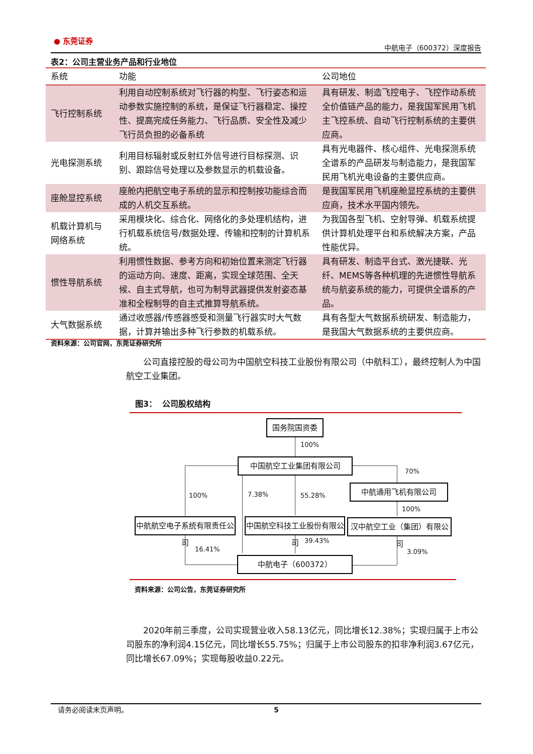● 东莞证券
中航电子（600372）深度报告
表2：公司主营业务产品和行业地位
| 系统 | 功能 | 公司地位 |
| --- | --- | --- |
| 飞行控制系统 | 利用自动控制系统对飞行器的构型、飞行姿态和运动参数实施控制的系统，是保证飞行器稳定、操控性、提高完成任务能力、飞行品质、安全性及减少飞行员负担的必备系统 | 具有研发、制造飞控电子、飞控作动系统全价值链产品的能力，是我国军民用飞机主飞控系统、自动飞行控制系统的主要供应商。 |
| 光电探测系统 | 利用目标辐射或反射红外信号进行目标探测、识别、跟踪信号处理以及参数显示的机载设备。 | 具有光电器件、核心组件、光电探测系统全谱系的产品研发与制造能力，是我国军民用飞机光电设备的主要供应商。 |
| 座舱显控系统 | 座舱内把航空电子系统的显示和控制按功能综合而成的人机交互系统。 | 是我国军民用飞机座舱显控系统的主要供应商，技术水平国内领先。 |
| 机载计算机与网络系统 | 采用模块化、综合化、网络化的多处理机结构，进行机载系统信号/数据处理、传输和控制的计算机系统。 | 为我国各型飞机、空射导弹、机载系统提供计算机处理平台和系统解决方案，产品性能优异。 |
| 惯性导航系统 | 利用惯性数据、参考方向和初始位置来测定飞行器的运动方向、速度、距离，实现全球范围、全天候、自主式导航，也可为制导武器提供发射姿态基准和全程制导的自主式推算导航系统。 | 具有研发、制造平台式、激光捷联、光纤、MEMS等各种机理的先进惯性导航系统与航姿系统的能力，可提供全谱系的产品。 |
| 大气数据系统 | 通过收感器/传感器感受和测量飞行器实时大气数据，计算并输出多种飞行参数的机载系统。 | 具有各型大气数据系统研发、制造能力，是我国大气数据系统的主要供应商。 |
资料来源：公司官网，东莞证券研究所
公司直接控股的母公司为中国航空科技工业股份有限公司（中航科工），最终控制人为中国航空工业集团。
图3： 公司股权结构
国务院国资委
100%
中国航空工业集团有限公司
70%
中航通用飞机有限公司
100% 7.38% 55.28%
100%
中航航空电子系统有限责任公司
中国航空科技工业股份有限公司
汉中航空工业（集团）有限公司
16.41%
39.43%
3.09%
中航电子（600372）
资料来源：公司公告，东莞证券研究所
2020年前三季度，公司实现营业收入58.13亿元，同比增长12.38%；实现归属于上市公司股东的净利润4.15亿元，同比增长55.75%；归属于上市公司股东的扣非净利润3.67亿元，同比增长67.09%；实现每股收益0.22元。
请务必阅读末页声明。 5